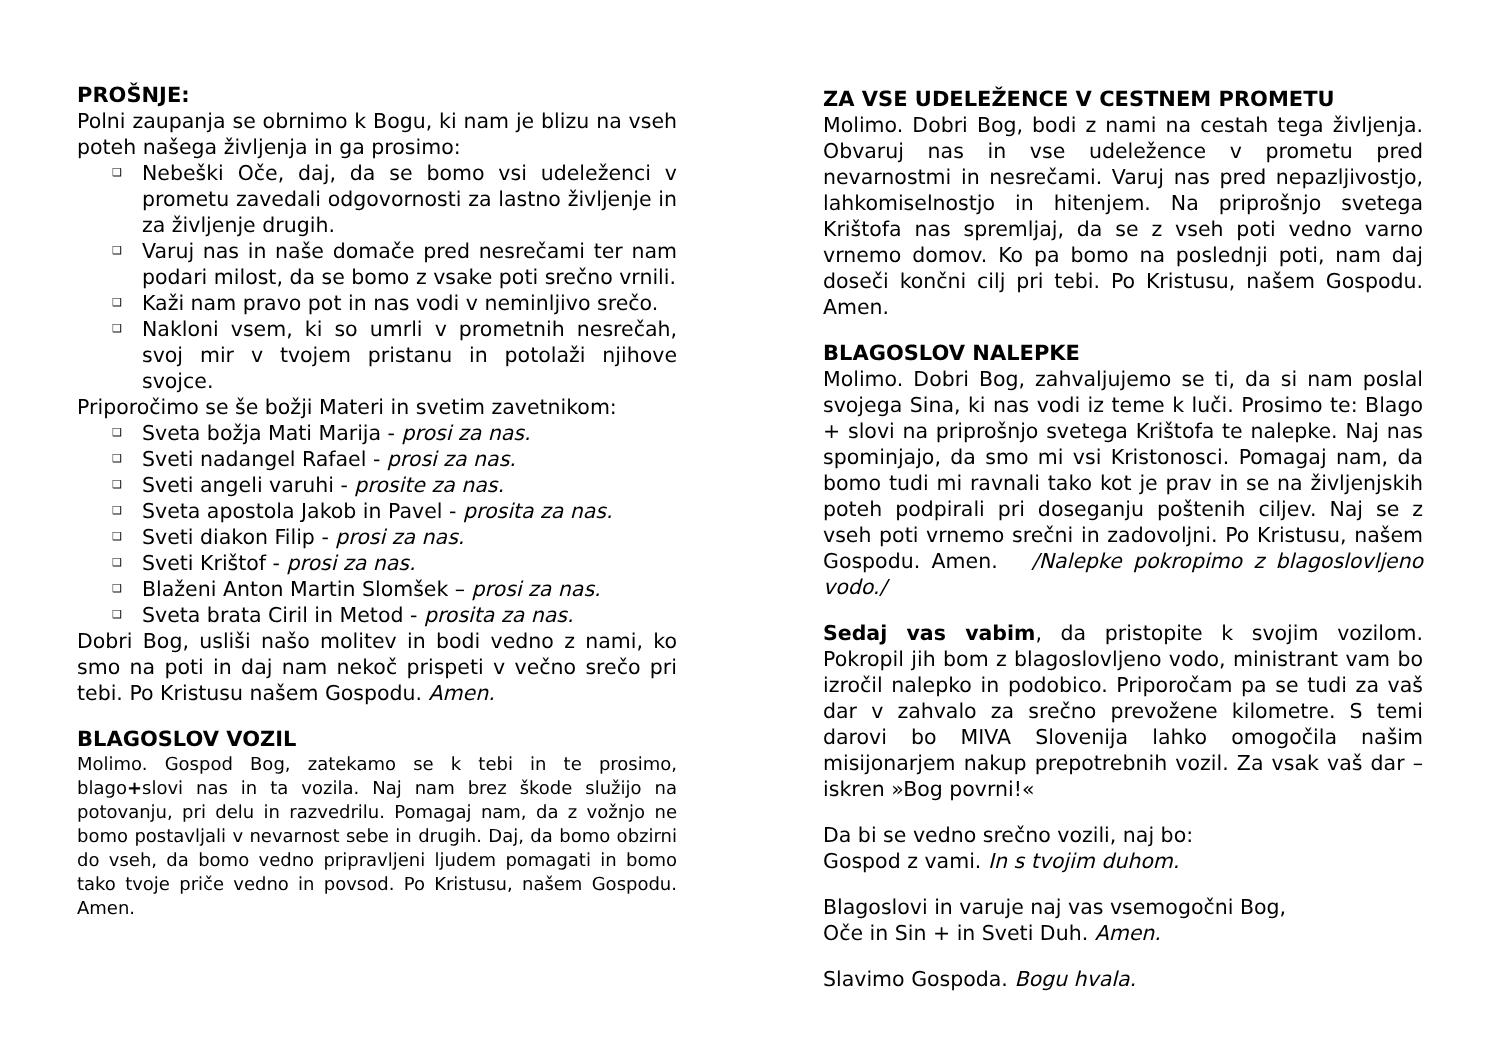PROŠNJE:
Polni zaupanja se obrnimo k Bogu, ki nam je blizu na vseh poteh našega življenja in ga prosimo:
❑ Nebeški Oče, daj, da se bomo vsi udeleženci v prometu zavedali odgovornosti za lastno življenje in za življenje drugih.
❑ Varuj nas in naše domače pred nesrečami ter nam podari milost, da se bomo z vsake poti srečno vrnili.
❑ Kaži nam pravo pot in nas vodi v neminljivo srečo.
❑ Nakloni vsem, ki so umrli v prometnih nesrečah, svoj mir v tvojem pristanu in potolaži njihove svojce.
Priporočimo se še božji Materi in svetim zavetnikom:
❑ Sveta božja Mati Marija - prosi za nas.
❑ Sveti nadangel Rafael - prosi za nas.
❑ Sveti angeli varuhi - prosite za nas.
❑ Sveta apostola Jakob in Pavel - prosita za nas.
❑ Sveti diakon Filip - prosi za nas.
❑ Sveti Krištof - prosi za nas.
❑ Blaženi Anton Martin Slomšek – prosi za nas.
❑ Sveta brata Ciril in Metod - prosita za nas.
Dobri Bog, usliši našo molitev in bodi vedno z nami, ko smo na poti in daj nam nekoč prispeti v večno srečo pri tebi. Po Kristusu našem Gospodu. Amen.
BLAGOSLOV VOZIL
Molimo. Gospod Bog, zatekamo se k tebi in te prosimo, blago+slovi nas in ta vozila. Naj nam brez škode služijo na potovanju, pri delu in razvedrilu. Pomagaj nam, da z vožnjo ne bomo postavljali v nevarnost sebe in drugih. Daj, da bomo obzirni do vseh, da bomo vedno pripravljeni ljudem pomagati in bomo tako tvoje priče vedno in povsod. Po Kristusu, našem Gospodu. Amen.
ZA VSE UDELEŽENCE V CESTNEM PROMETU
Molimo. Dobri Bog, bodi z nami na cestah tega življenja. Obvaruj nas in vse udeležence v prometu pred nevarnostmi in nesrečami. Varuj nas pred nepazljivostjo, lahkomiselnostjo in hitenjem. Na priprošnjo svetega Krištofa nas spremljaj, da se z vseh poti vedno varno vrnemo domov. Ko pa bomo na poslednji poti, nam daj doseči končni cilj pri tebi. Po Kristusu, našem Gospodu. Amen.
BLAGOSLOV NALEPKE
Molimo. Dobri Bog, zahvaljujemo se ti, da si nam poslal svojega Sina, ki nas vodi iz teme k luči. Prosimo te: Blago + slovi na priprošnjo svetega Krištofa te nalepke. Naj nas spominjajo, da smo mi vsi Kristonosci. Pomagaj nam, da bomo tudi mi ravnali tako kot je prav in se na življenjskih poteh podpirali pri doseganju poštenih ciljev. Naj se z vseh poti vrnemo srečni in zadovoljni. Po Kristusu, našem Gospodu. Amen. /Nalepke pokropimo z blagoslovljeno vodo./
Sedaj vas vabim, da pristopite k svojim vozilom. Pokropil jih bom z blagoslovljeno vodo, ministrant vam bo izročil nalepko in podobico. Priporočam pa se tudi za vaš dar v zahvalo za srečno prevožene kilometre. S temi darovi bo MIVA Slovenija lahko omogočila našim misijonarjem nakup prepotrebnih vozil. Za vsak vaš dar – iskren »Bog povrni!«
Da bi se vedno srečno vozili, naj bo:
Gospod z vami. In s tvojim duhom.
Blagoslovi in varuje naj vas vsemogočni Bog,
Oče in Sin + in Sveti Duh. Amen.
Slavimo Gospoda. Bogu hvala.